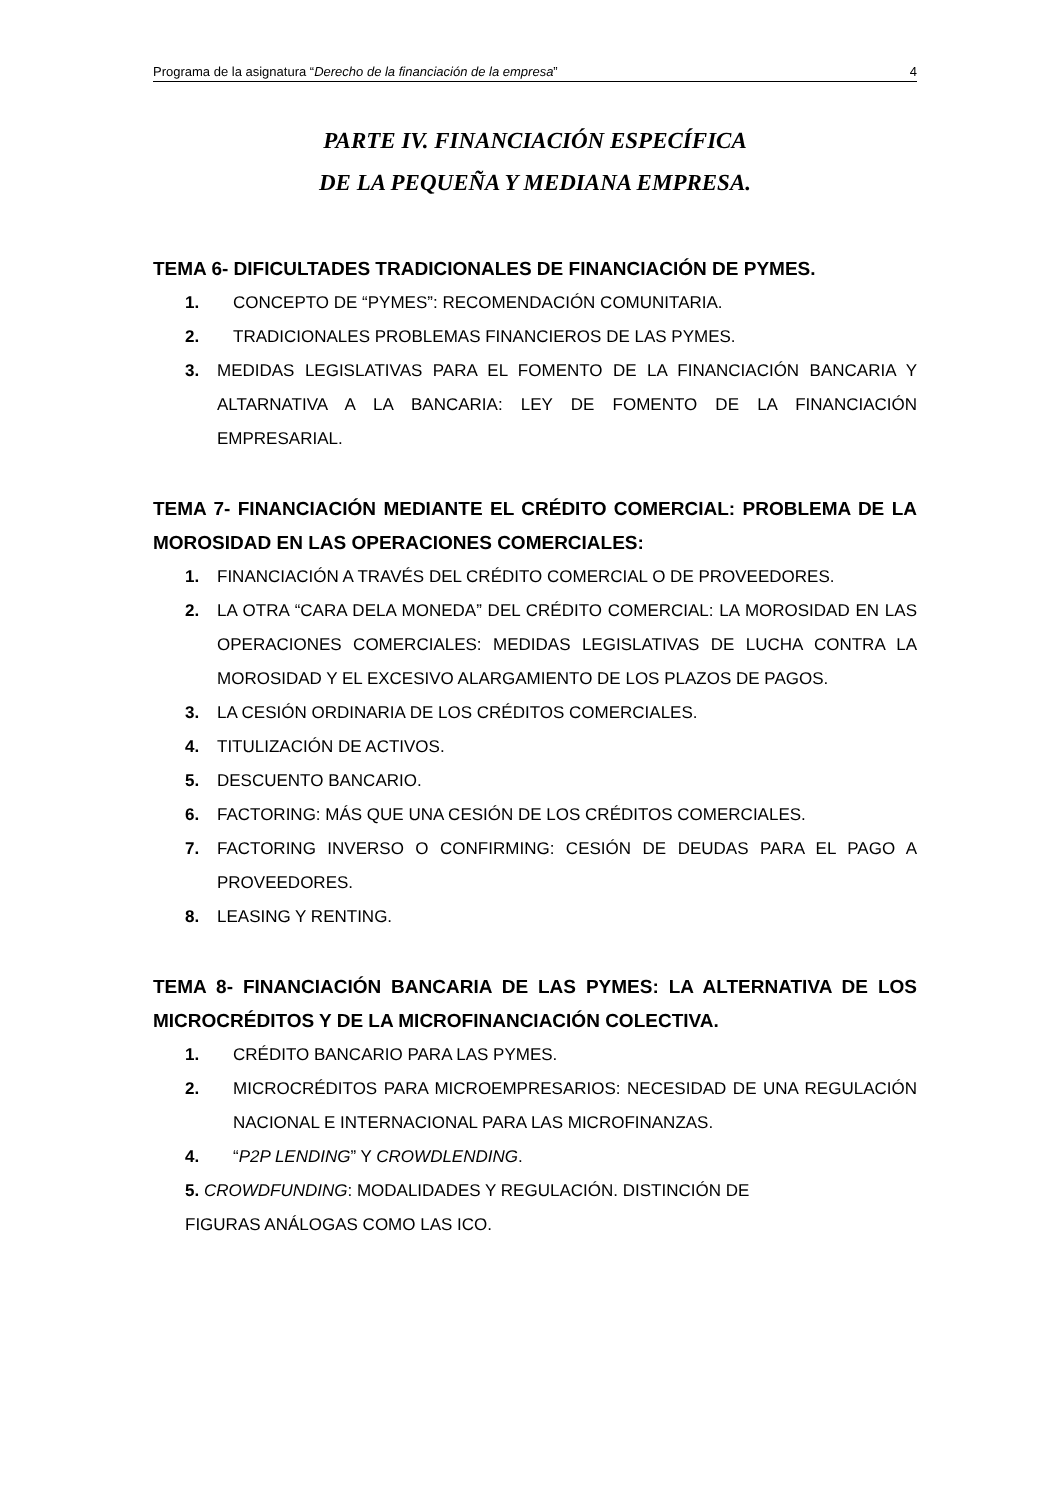Programa de la asignatura “Derecho de la financiación de la empresa” 4
PARTE IV. FINANCIACIÓN ESPECÍFICA
DE LA PEQUEÑA Y MEDIANA EMPRESA.
TEMA 6- DIFICULTADES TRADICIONALES DE FINANCIACIÓN DE PYMES.
1. CONCEPTO DE “PYMES”: RECOMENDACIÓN COMUNITARIA.
2. TRADICIONALES PROBLEMAS FINANCIEROS DE LAS PYMES.
3. MEDIDAS LEGISLATIVAS PARA EL FOMENTO DE LA FINANCIACIÓN BANCARIA Y ALTARNATIVA A LA BANCARIA: LEY DE FOMENTO DE LA FINANCIACIÓN EMPRESARIAL.
TEMA 7- FINANCIACIÓN MEDIANTE EL CRÉDITO COMERCIAL: PROBLEMA DE LA MOROSIDAD EN LAS OPERACIONES COMERCIALES:
1. FINANCIACIÓN A TRAVÉS DEL CRÉDITO COMERCIAL O DE PROVEEDORES.
2. LA OTRA “CARA DELA MONEDA” DEL CRÉDITO COMERCIAL: LA MOROSIDAD EN LAS OPERACIONES COMERCIALES: MEDIDAS LEGISLATIVAS DE LUCHA CONTRA LA MOROSIDAD Y EL EXCESIVO ALARGAMIENTO DE LOS PLAZOS DE PAGOS.
3. LA CESIÓN ORDINARIA DE LOS CRÉDITOS COMERCIALES.
4. TITULIZACIÓN DE ACTIVOS.
5. DESCUENTO BANCARIO.
6. FACTORING: MÁS QUE UNA CESIÓN DE LOS CRÉDITOS COMERCIALES.
7. FACTORING INVERSO O CONFIRMING: CESIÓN DE DEUDAS PARA EL PAGO A PROVEEDORES.
8. LEASING Y RENTING.
TEMA 8- FINANCIACIÓN BANCARIA DE LAS PYMES: LA ALTERNATIVA DE LOS MICROCRÉDITOS Y DE LA MICROFINANCIACIÓN COLECTIVA.
1. CRÉDITO BANCARIO PARA LAS PYMES.
2. MICROCRÉDITOS PARA MICROEMPRESARIOS: NECESIDAD DE UNA REGULACIÓN NACIONAL E INTERNACIONAL PARA LAS MICROFINANZAS.
4. “P2P LENDING” Y CROWDLENDING.
5. CROWDFUNDING: MODALIDADES Y REGULACIÓN. DISTINCIÓN DE
FIGURAS ANÁLOGAS COMO LAS ICO.